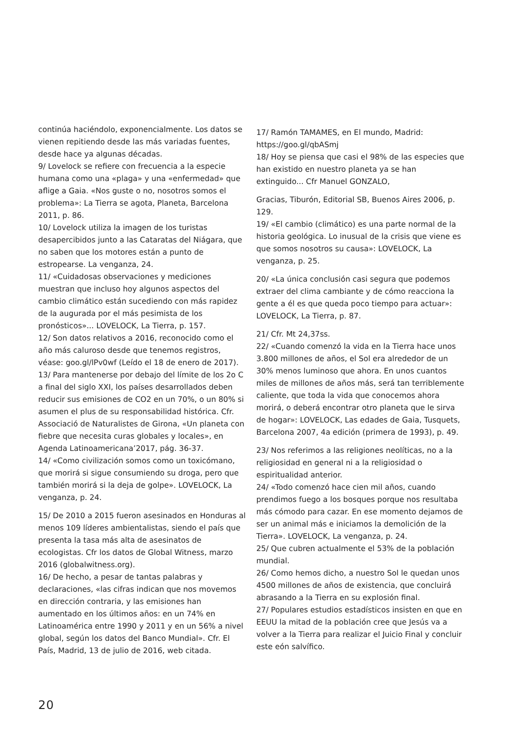continúa haciéndolo, exponencialmente. Los datos se vienen repitiendo desde las más variadas fuentes, desde hace ya algunas décadas.
9/ Lovelock se refiere con frecuencia a la especie humana como una «plaga» y una «enfermedad» que aflige a Gaia. «Nos guste o no, nosotros somos el problema»: La Tierra se agota, Planeta, Barcelona 2011, p. 86.
10/ Lovelock utiliza la imagen de los turistas desapercibidos junto a las Cataratas del Niágara, que no saben que los motores están a punto de estropearse. La venganza, 24.
11/ «Cuidadosas observaciones y mediciones muestran que incluso hoy algunos aspectos del cambio climático están sucediendo con más rapidez de la augurada por el más pesimista de los pronósticos»... LOVELOCK, La Tierra, p. 157.
12/ Son datos relativos a 2016, reconocido como el año más caluroso desde que tenemos registros, véase: goo.gl/lPv0wf (Leído el 18 de enero de 2017).
13/ Para mantenerse por debajo del límite de los 2o C a final del siglo XXI, los países desarrollados deben reducir sus emisiones de CO2 en un 70%, o un 80% si asumen el plus de su responsabilidad histórica. Cfr. Associació de Naturalistes de Girona, «Un planeta con fiebre que necesita curas globales y locales», en Agenda Latinoamericana’2017, pág. 36-37.
14/ «Como civilización somos como un toxicómano, que morirá si sigue consumiendo su droga, pero que también morirá si la deja de golpe». LOVELOCK, La venganza, p. 24.
15/ De 2010 a 2015 fueron asesinados en Honduras al menos 109 líderes ambientalistas, siendo el país que presenta la tasa más alta de asesinatos de ecologistas. Cfr los datos de Global Witness, marzo 2016 (globalwitness.org).
16/ De hecho, a pesar de tantas palabras y declaraciones, «las cifras indican que nos movemos en dirección contraria, y las emisiones han aumentado en los últimos años: en un 74% en Latinoamérica entre 1990 y 2011 y en un 56% a nivel global, según los datos del Banco Mundial». Cfr. El País, Madrid, 13 de julio de 2016, web citada.
17/ Ramón TAMAMES, en El mundo, Madrid: https://goo.gl/qbASmj
18/ Hoy se piensa que casi el 98% de las especies que han existido en nuestro planeta ya se han extinguido... Cfr Manuel GONZALO,
Gracias, Tiburón, Editorial SB, Buenos Aires 2006, p. 129.
19/ «El cambio (climático) es una parte normal de la historia geológica. Lo inusual de la crisis que viene es que somos nosotros su causa»: LOVELOCK, La venganza, p. 25.
20/ «La única conclusión casi segura que podemos extraer del clima cambiante y de cómo reacciona la gente a él es que queda poco tiempo para actuar»: LOVELOCK, La Tierra, p. 87.
21/ Cfr. Mt 24,37ss.
22/ «Cuando comenzó la vida en la Tierra hace unos 3.800 millones de años, el Sol era alrededor de un 30% menos luminoso que ahora. En unos cuantos miles de millones de años más, será tan terriblemente caliente, que toda la vida que conocemos ahora morirá, o deberá encontrar otro planeta que le sirva de hogar»: LOVELOCK, Las edades de Gaia, Tusquets, Barcelona 2007, 4a edición (primera de 1993), p. 49.
23/ Nos referimos a las religiones neolíticas, no a la religiosidad en general ni a la religiosidad o espiritualidad anterior.
24/ «Todo comenzó hace cien mil años, cuando prendimos fuego a los bosques porque nos resultaba más cómodo para cazar. En ese momento dejamos de ser un animal más e iniciamos la demolición de la Tierra». LOVELOCK, La venganza, p. 24.
25/ Que cubren actualmente el 53% de la población mundial.
26/ Como hemos dicho, a nuestro Sol le quedan unos 4500 millones de años de existencia, que concluirá abrasando a la Tierra en su explosión final.
27/ Populares estudios estadísticos insisten en que en EEUU la mitad de la población cree que Jesús va a volver a la Tierra para realizar el Juicio Final y concluir este eón salvífico.
20